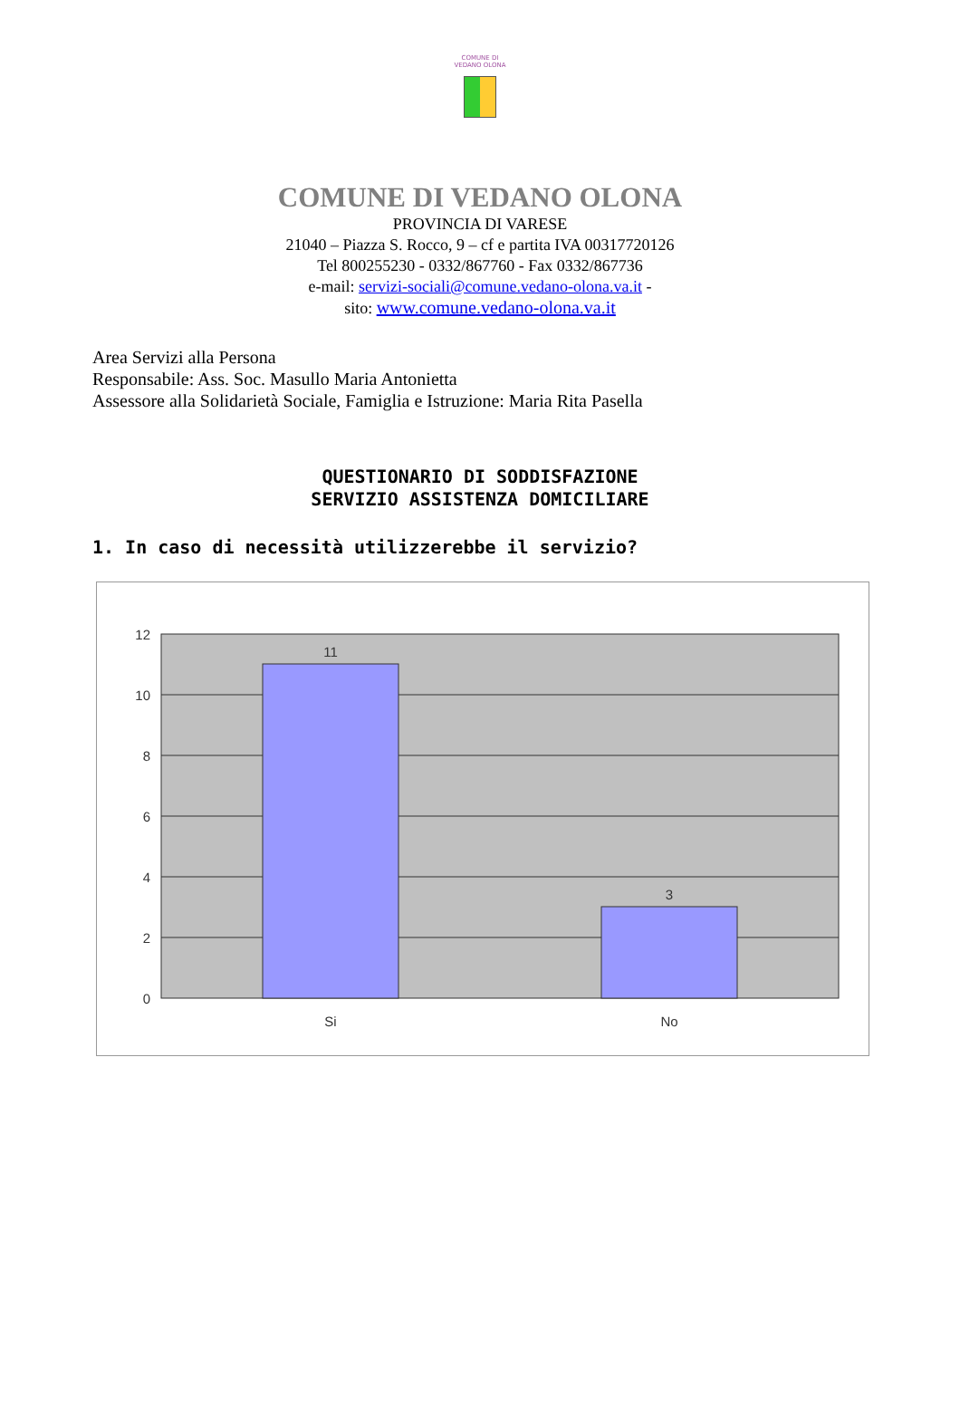COMUNE DI
VEDANO OLONA
COMUNE DI VEDANO OLONA
PROVINCIA DI VARESE
21040 – Piazza S. Rocco, 9 – cf e partita IVA 00317720126
Tel 800255230 - 0332/867760 - Fax 0332/867736
e-mail: servizi-sociali@comune.vedano-olona.va.it -
sito: www.comune.vedano-olona.va.it
Area Servizi alla Persona
Responsabile: Ass. Soc. Masullo Maria Antonietta
Assessore alla Solidarietà Sociale, Famiglia e Istruzione: Maria Rita Pasella
QUESTIONARIO DI SODDISFAZIONE
SERVIZIO ASSISTENZA DOMICILIARE
1. In caso di necessità utilizzerebbe il servizio?
12
10
8
6
4
2
0
11
3
Si
No